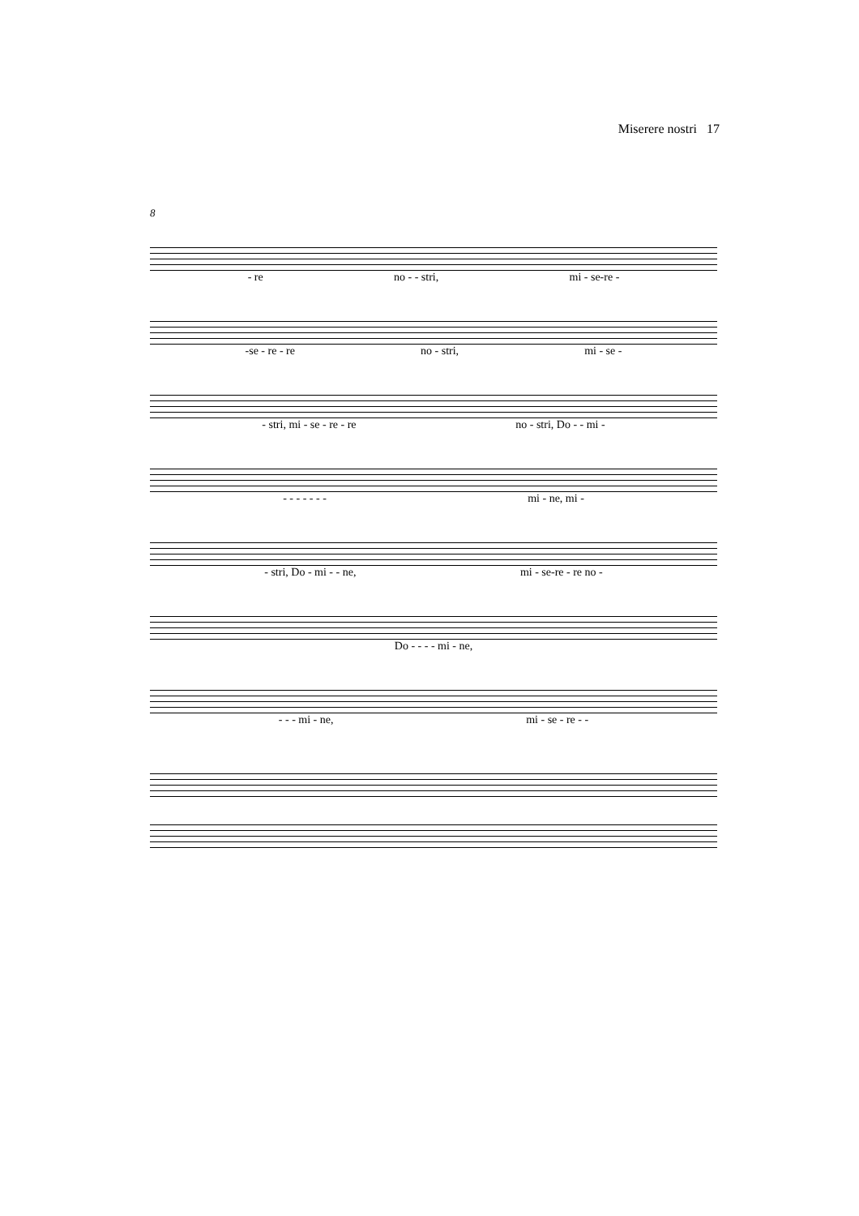Miserere nostri 17
8
- re no - - stri, mi - se-re -
-se - re - re no - stri, mi - se -
- stri, mi - se - re - re no - stri, Do - - mi -
- - - - - - - mi - ne, mi -
- stri, Do - mi - - ne, mi - se-re - re no -
Do - - - - mi - ne,
- - - mi - ne, mi - se - re - -